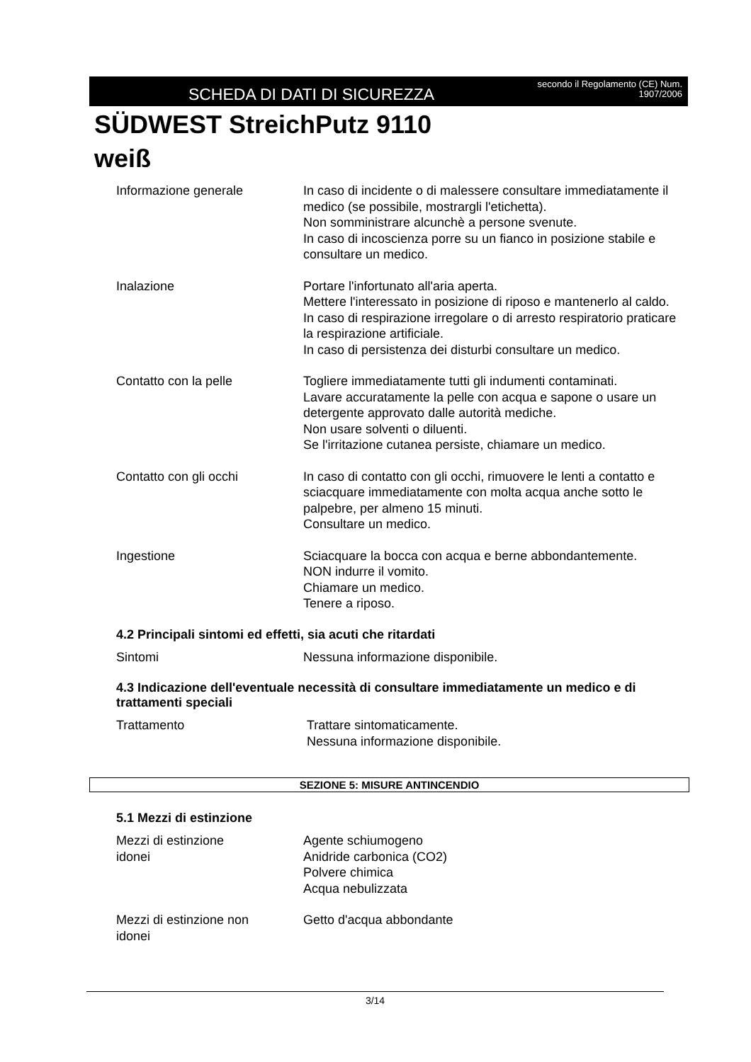SCHEDA DI DATI DI SICUREZZA
secondo il Regolamento (CE) Num.
1907/2006
SÜDWEST StreichPutz 9110
weiß
Informazione generale In caso di incidente o di malessere consultare immediatamente il medico (se possibile, mostrargli l'etichetta).
Non somministrare alcunchè a persone svenute.
In caso di incoscienza porre su un fianco in posizione stabile e consultare un medico.
Inalazione Portare l'infortunato all'aria aperta.
Mettere l'interessato in posizione di riposo e mantenerlo al caldo.
In caso di respirazione irregolare o di arresto respiratorio praticare la respirazione artificiale.
In caso di persistenza dei disturbi consultare un medico.
Contatto con la pelle Togliere immediatamente tutti gli indumenti contaminati.
Lavare accuratamente la pelle con acqua e sapone o usare un detergente approvato dalle autorità mediche.
Non usare solventi o diluenti.
Se l'irritazione cutanea persiste, chiamare un medico.
Contatto con gli occhi In caso di contatto con gli occhi, rimuovere le lenti a contatto e sciacquare immediatamente con molta acqua anche sotto le palpebre, per almeno 15 minuti.
Consultare un medico.
Ingestione Sciacquare la bocca con acqua e berne abbondantemente.
NON indurre il vomito.
Chiamare un medico.
Tenere a riposo.
4.2 Principali sintomi ed effetti, sia acuti che ritardati
Sintomi Nessuna informazione disponibile.
4.3 Indicazione dell'eventuale necessità di consultare immediatamente un medico e di trattamenti speciali
Trattamento Trattare sintomaticamente.
Nessuna informazione disponibile.
SEZIONE 5: MISURE ANTINCENDIO
5.1 Mezzi di estinzione
Mezzi di estinzione
idonei
Agente schiumogeno
Anidride carbonica (CO2)
Polvere chimica
Acqua nebulizzata
Mezzi di estinzione non
idonei
Getto d'acqua abbondante
3/14